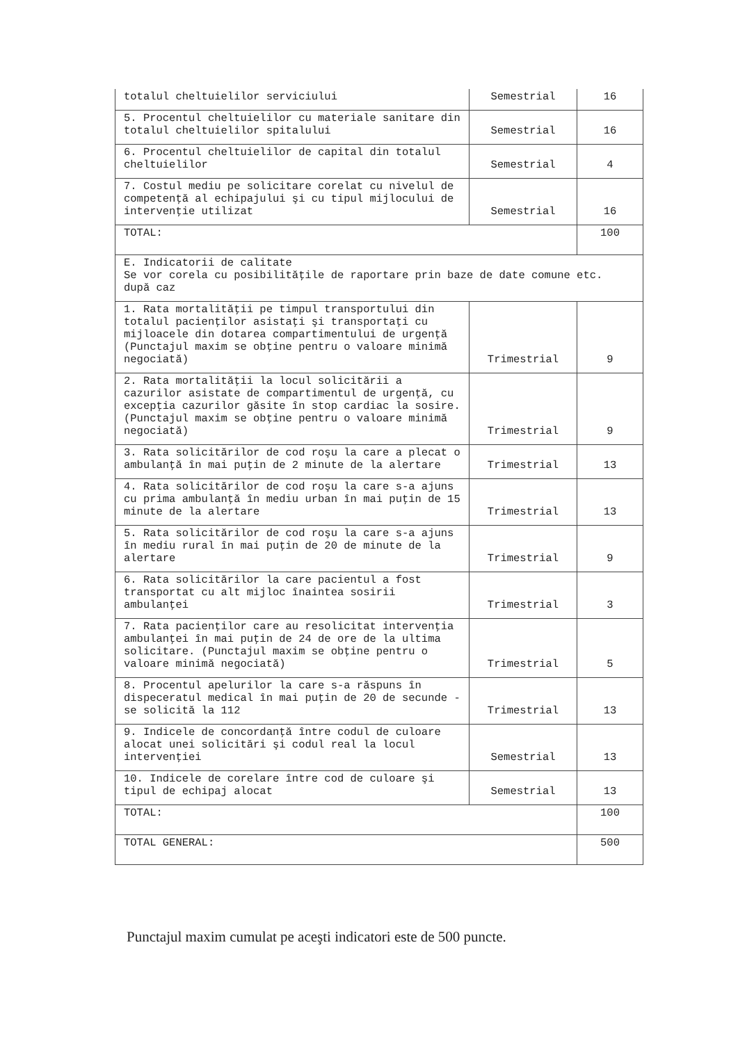| totalul cheltuielilor serviciului | Semestrial | 16 |
| 5. Procentul cheltuielilor cu materiale sanitare din totalul cheltuielilor spitalului | Semestrial | 16 |
| 6. Procentul cheltuielilor de capital din totalul cheltuielilor | Semestrial | 4 |
| 7. Costul mediu pe solicitare corelat cu nivelul de competenţă al echipajului şi cu tipul mijlocului de intervenţie utilizat | Semestrial | 16 |
| TOTAL: | | 100 |
| E. Indicatorii de calitate Se vor corela cu posibilităţile de raportare prin baze de date comune etc. după caz | | |
| 1. Rata mortalităţii pe timpul transportului din totalul pacienţilor asistaţi şi transportaţi cu mijloacele din dotarea compartimentului de urgenţă (Punctajul maxim se obţine pentru o valoare minimă negociată) | Trimestrial | 9 |
| 2. Rata mortalităţii la locul solicitării a cazurilor asistate de compartimentul de urgenţă, cu excepţia cazurilor găsite în stop cardiac la sosire. (Punctajul maxim se obţine pentru o valoare minimă negociată) | Trimestrial | 9 |
| 3. Rata solicitărilor de cod roşu la care a plecat o ambulanţă în mai puţin de 2 minute de la alertare | Trimestrial | 13 |
| 4. Rata solicitărilor de cod roşu la care s-a ajuns cu prima ambulanţă în mediu urban în mai puţin de 15 minute de la alertare | Trimestrial | 13 |
| 5. Rata solicitărilor de cod roşu la care s-a ajuns în mediu rural în mai puţin de 20 de minute de la alertare | Trimestrial | 9 |
| 6. Rata solicitărilor la care pacientul a fost transportat cu alt mijloc înaintea sosirii ambulanţei | Trimestrial | 3 |
| 7. Rata pacienţilor care au resolicitat intervenţia ambulanţei în mai puţin de 24 de ore de la ultima solicitare. (Punctajul maxim se obţine pentru o valoare minimă negociată) | Trimestrial | 5 |
| 8. Procentul apelurilor la care s-a răspuns în dispeceratul medical în mai puţin de 20 de secunde - se solicită la 112 | Trimestrial | 13 |
| 9. Indicele de concordanţă între codul de culoare alocat unei solicitări şi codul real la locul intervenţiei | Semestrial | 13 |
| 10. Indicele de corelare între cod de culoare şi tipul de echipaj alocat | Semestrial | 13 |
| TOTAL: | | 100 |
| TOTAL GENERAL: | | 500 |
Punctajul maxim cumulat pe aceşti indicatori este de 500 puncte.